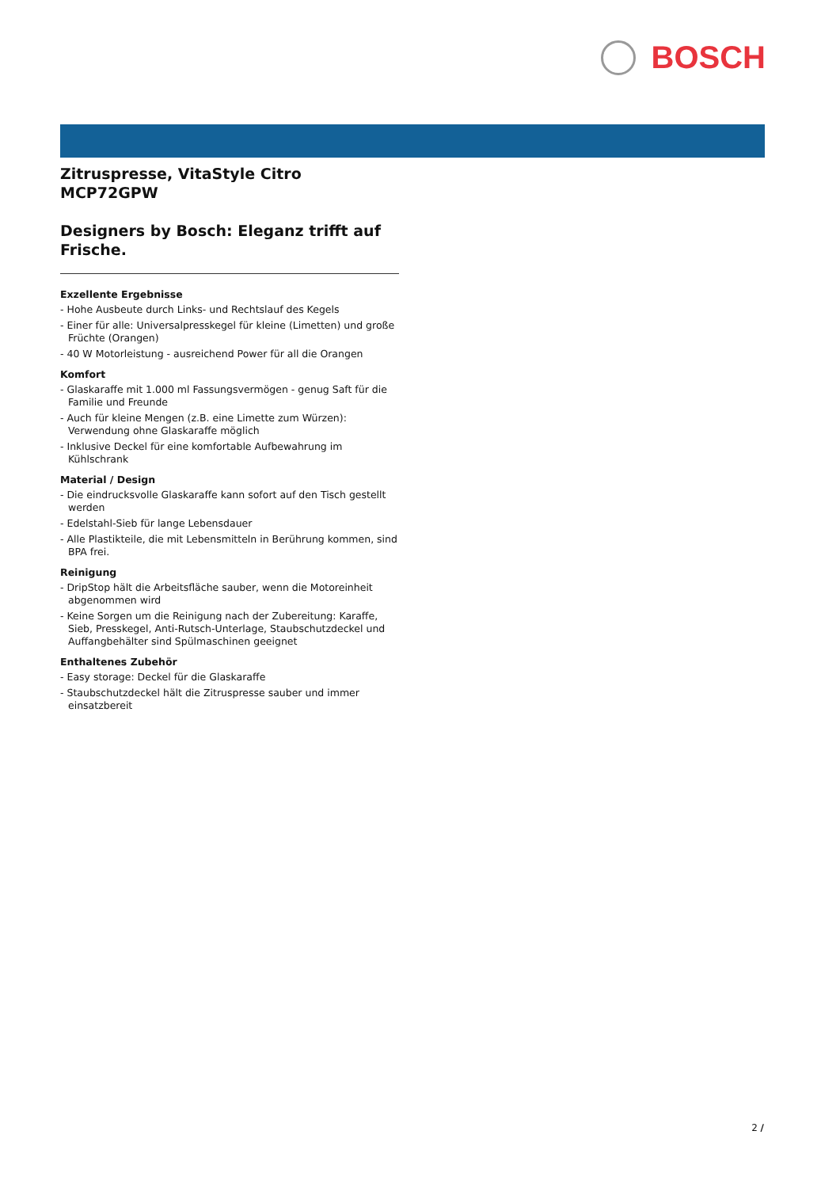BOSCH
Zitruspresse, VitaStyle Citro
MCP72GPW
Designers by Bosch: Eleganz trifft auf Frische.
Exzellente Ergebnisse
- Hohe Ausbeute durch Links- und Rechtslauf des Kegels
- Einer für alle: Universalpresskegel für kleine (Limetten) und große Früchte (Orangen)
- 40 W Motorleistung - ausreichend Power für all die Orangen
Komfort
- Glaskaraffe mit 1.000 ml Fassungsvermögen - genug Saft für die Familie und Freunde
- Auch für kleine Mengen (z.B. eine Limette zum Würzen): Verwendung ohne Glaskaraffe möglich
- Inklusive Deckel für eine komfortable Aufbewahrung im Kühlschrank
Material / Design
- Die eindrucksvolle Glaskaraffe kann sofort auf den Tisch gestellt werden
- Edelstahl-Sieb für lange Lebensdauer
- Alle Plastikteile, die mit Lebensmitteln in Berührung kommen, sind BPA frei.
Reinigung
- DripStop hält die Arbeitsfläche sauber, wenn die Motoreinheit abgenommen wird
- Keine Sorgen um die Reinigung nach der Zubereitung: Karaffe, Sieb, Presskegel, Anti-Rutsch-Unterlage, Staubschutzdeckel und Auffangbehälter sind Spülmaschinen geeignet
Enthaltenes Zubehör
- Easy storage: Deckel für die Glaskaraffe
- Staubschutzdeckel hält die Zitruspresse sauber und immer einsatzbereit
2 /